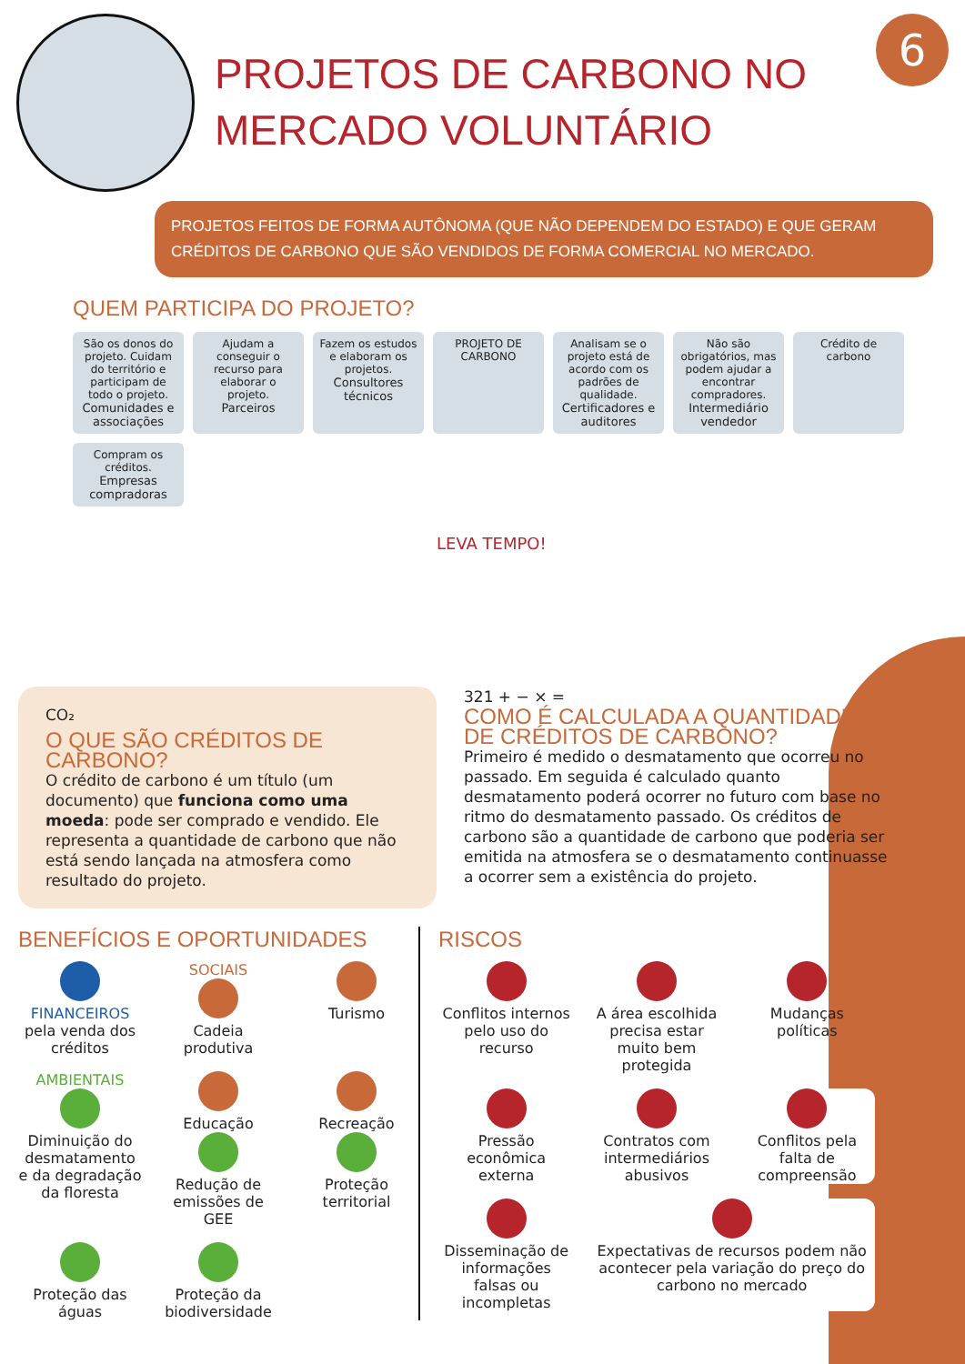PROJETOS DE CARBONO NO MERCADO VOLUNTÁRIO
6
PROJETOS FEITOS DE FORMA AUTÔNOMA (QUE NÃO DEPENDEM DO ESTADO) E QUE GERAM CRÉDITOS DE CARBONO QUE SÃO VENDIDOS DE FORMA COMERCIAL NO MERCADO.
QUEM PARTICIPA DO PROJETO?
São os donos do projeto. Cuidam do território e participam de todo o projeto.
Comunidades e associações
Ajudam a conseguir o recurso para elaborar o projeto.
Parceiros
Fazem os estudos e elaboram os projetos.
Consultores técnicos
PROJETO DE CARBONO
Analisam se o projeto está de acordo com os padrões de qualidade.
Certificadores e auditores
Não são obrigatórios, mas podem ajudar a encontrar compradores.
Intermediário vendedor
Crédito de carbono
Compram os créditos.
Empresas compradoras
LEVA TEMPO!
CO₂
O QUE SÃO CRÉDITOS DE CARBONO?
O crédito de carbono é um título (um documento) que funciona como uma moeda: pode ser comprado e vendido. Ele representa a quantidade de carbono que não está sendo lançada na atmosfera como resultado do projeto.
321 + − × =
COMO É CALCULADA A QUANTIDADE DE CRÉDITOS DE CARBONO?
Primeiro é medido o desmatamento que ocorreu no passado. Em seguida é calculado quanto desmatamento poderá ocorrer no futuro com base no ritmo do desmatamento passado. Os créditos de carbono são a quantidade de carbono que poderia ser emitida na atmosfera se o desmatamento continuasse a ocorrer sem a existência do projeto.
BENEFÍCIOS E OPORTUNIDADES
FINANCEIROS
pela venda dos créditos
SOCIAIS
Cadeia produtiva
Turismo
AMBIENTAIS
Diminuição do desmatamento e da degradação da floresta
Educação
Redução de emissões de GEE
Recreação
Proteção territorial
Proteção das águas
Proteção da biodiversidade
RISCOS
Conflitos internos pelo uso do recurso
A área escolhida precisa estar muito bem protegida
Mudanças políticas
Pressão econômica externa
Contratos com intermediários abusivos
Conflitos pela falta de compreensão
Disseminação de informações falsas ou incompletas
Expectativas de recursos podem não acontecer pela variação do preço do carbono no mercado